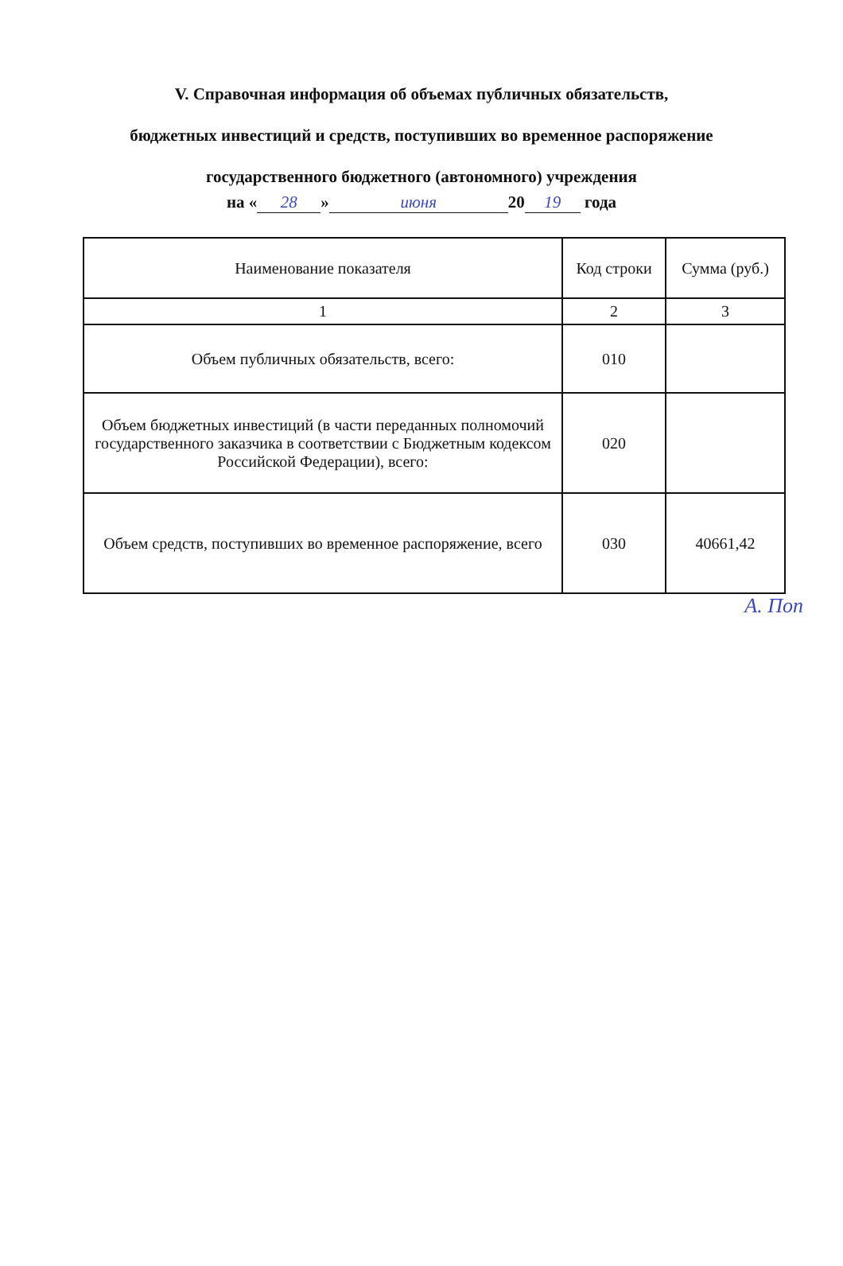V. Справочная информация об объемах публичных обязательств,
бюджетных инвестиций и средств, поступивших во временное распоряжение
государственного бюджетного (автономного) учреждения
на « 28 » июня 20 19 года
| Наименование показателя | Код строки | Сумма (руб.) |
| --- | --- | --- |
| 1 | 2 | 3 |
| Объем публичных обязательств, всего: | 010 | |
| Объем бюджетных инвестиций (в части переданных полномочий государственного заказчика в соответствии с Бюджетным кодексом Российской Федерации), всего: | 020 | |
| Объем средств, поступивших во временное распоряжение, всего | 030 | 40661,42 |
А. Поп